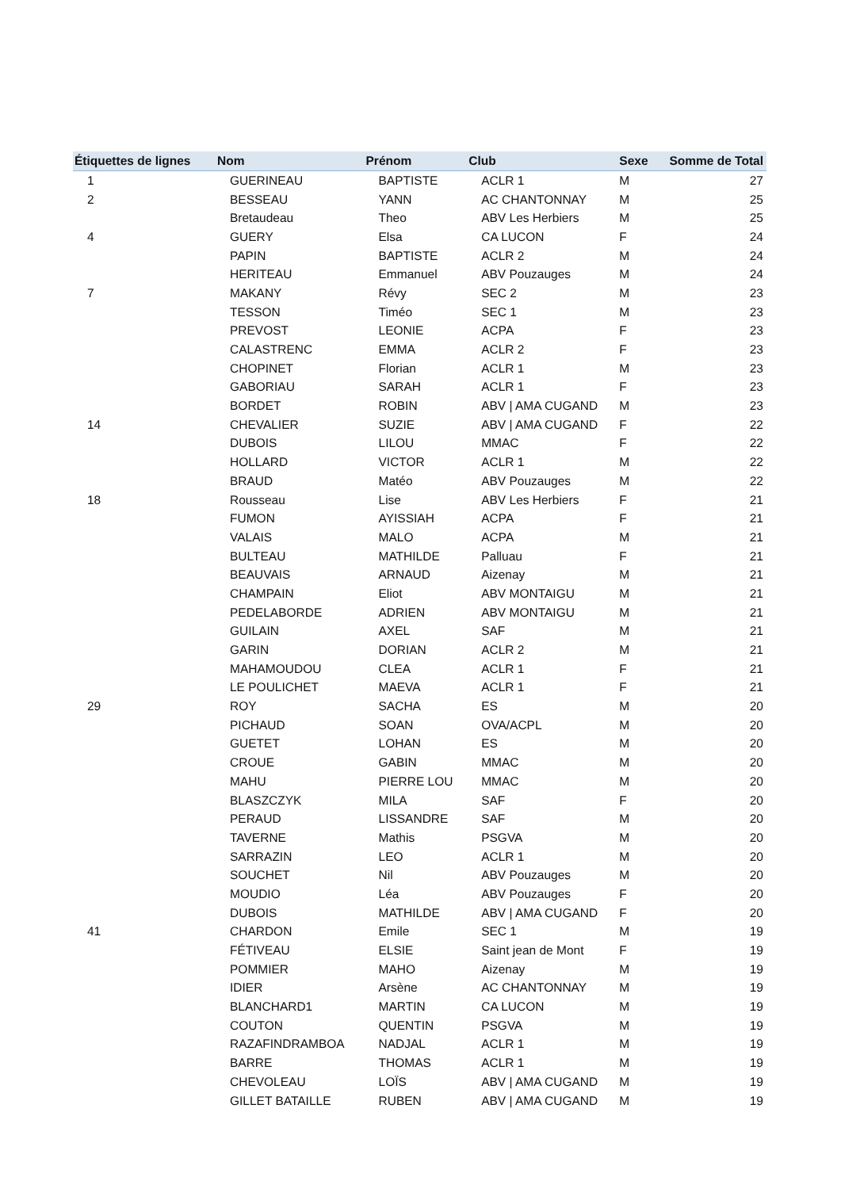| Étiquettes de lignes | Nom | Prénom | Club | Sexe | Somme de Total |
| --- | --- | --- | --- | --- | --- |
| 1 | GUERINEAU | BAPTISTE | ACLR 1 | M | 27 |
| 2 | BESSEAU | YANN | AC CHANTONNAY | M | 25 |
| | Bretaudeau | Theo | ABV Les Herbiers | M | 25 |
| 4 | GUERY | Elsa | CA LUCON | F | 24 |
| | PAPIN | BAPTISTE | ACLR 2 | M | 24 |
| | HERITEAU | Emmanuel | ABV Pouzauges | M | 24 |
| 7 | MAKANY | Révy | SEC 2 | M | 23 |
| | TESSON | Timéo | SEC 1 | M | 23 |
| | PREVOST | LEONIE | ACPA | F | 23 |
| | CALASTRENC | EMMA | ACLR 2 | F | 23 |
| | CHOPINET | Florian | ACLR 1 | M | 23 |
| | GABORIAU | SARAH | ACLR 1 | F | 23 |
| | BORDET | ROBIN | ABV / AMA CUGAND | M | 23 |
| 14 | CHEVALIER | SUZIE | ABV / AMA CUGAND | F | 22 |
| | DUBOIS | LILOU | MMAC | F | 22 |
| | HOLLARD | VICTOR | ACLR 1 | M | 22 |
| | BRAUD | Matéo | ABV Pouzauges | M | 22 |
| 18 | Rousseau | Lise | ABV Les Herbiers | F | 21 |
| | FUMON | AYISSIAH | ACPA | F | 21 |
| | VALAIS | MALO | ACPA | M | 21 |
| | BULTEAU | MATHILDE | Palluau | F | 21 |
| | BEAUVAIS | ARNAUD | Aizenay | M | 21 |
| | CHAMPAIN | Eliot | ABV MONTAIGU | M | 21 |
| | PEDELABORDE | ADRIEN | ABV MONTAIGU | M | 21 |
| | GUILAIN | AXEL | SAF | M | 21 |
| | GARIN | DORIAN | ACLR 2 | M | 21 |
| | MAHAMOUDOU | CLEA | ACLR 1 | F | 21 |
| | LE POULICHET | MAEVA | ACLR 1 | F | 21 |
| 29 | ROY | SACHA | ES | M | 20 |
| | PICHAUD | SOAN | OVA/ACPL | M | 20 |
| | GUETET | LOHAN | ES | M | 20 |
| | CROUE | GABIN | MMAC | M | 20 |
| | MAHU | PIERRE LOU | MMAC | M | 20 |
| | BLASZCZYK | MILA | SAF | F | 20 |
| | PERAUD | LISSANDRE | SAF | M | 20 |
| | TAVERNE | Mathis | PSGVA | M | 20 |
| | SARRAZIN | LEO | ACLR 1 | M | 20 |
| | SOUCHET | Nil | ABV Pouzauges | M | 20 |
| | MOUDIO | Léa | ABV Pouzauges | F | 20 |
| | DUBOIS | MATHILDE | ABV / AMA CUGAND | F | 20 |
| 41 | CHARDON | Emile | SEC 1 | M | 19 |
| | FÉTIVEAU | ELSIE | Saint jean de Mont | F | 19 |
| | POMMIER | MAHO | Aizenay | M | 19 |
| | IDIER | Arsène | AC CHANTONNAY | M | 19 |
| | BLANCHARD1 | MARTIN | CA LUCON | M | 19 |
| | COUTON | QUENTIN | PSGVA | M | 19 |
| | RAZAFINDRAMBOA | NADJAL | ACLR 1 | M | 19 |
| | BARRE | THOMAS | ACLR 1 | M | 19 |
| | CHEVOLEAU | LOÏS | ABV / AMA CUGAND | M | 19 |
| | GILLET BATAILLE | RUBEN | ABV / AMA CUGAND | M | 19 |